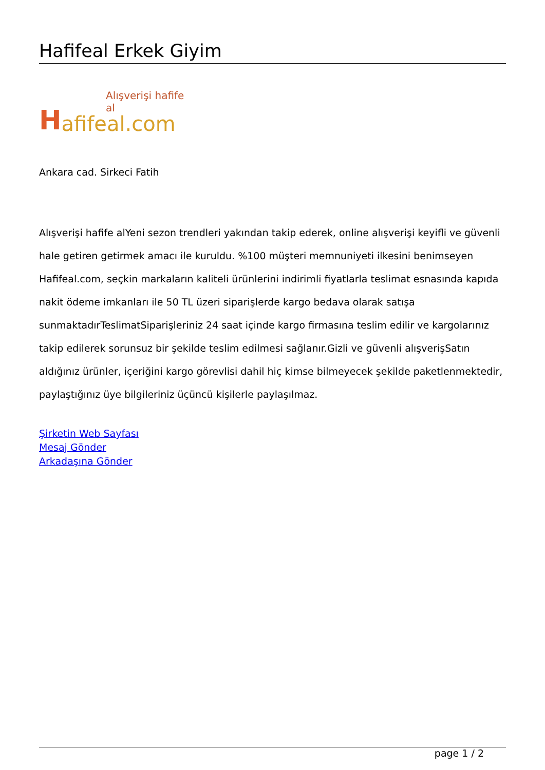Hafifeal Erkek Giyim
Alışverişi hafife al H afifeal.com
Ankara cad. Sirkeci Fatih
Alışverişi hafife alYeni sezon trendleri yakından takip ederek, online alışverişi keyifli ve güvenli hale getiren getirmek amacı ile kuruldu. %100 müşteri memnuniyeti ilkesini benimseyen Hafifeal.com, seçkin markaların kaliteli ürünlerini indirimli fiyatlarla teslimat esnasında kapıda nakit ödeme imkanları ile 50 TL üzeri siparişlerde kargo bedava olarak satışa sunmaktadırTeslimatSiparişleriniz 24 saat içinde kargo firmasına teslim edilir ve kargolarınız takip edilerek sorunsuz bir şekilde teslim edilmesi sağlanır.Gizli ve güvenli alışverişSatın aldığınız ürünler, içeriğini kargo görevlisi dahil hiç kimse bilmeyecek şekilde paketlenmektedir, paylaştığınız üye bilgileriniz üçüncü kişilerle paylaşılmaz.
Şirketin Web Sayfası
Mesaj Gönder
Arkadaşına Gönder
page 1 / 2